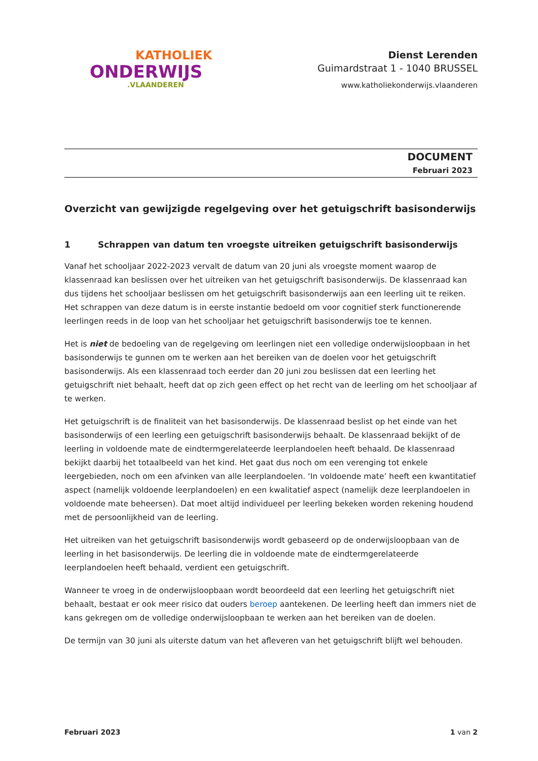KATHOLIEK
ONDERWIJS
.VLAANDEREN
Dienst Lerenden
Guimardstraat 1 - 1040 BRUSSEL
www.katholiekonderwijs.vlaanderen
DOCUMENT
Februari 2023
Overzicht van gewijzigde regelgeving over het getuigschrift basisonderwijs
1 Schrappen van datum ten vroegste uitreiken getuigschrift basisonderwijs
Vanaf het schooljaar 2022-2023 vervalt de datum van 20 juni als vroegste moment waarop de klassenraad kan beslissen over het uitreiken van het getuigschrift basisonderwijs. De klassenraad kan dus tijdens het schooljaar beslissen om het getuigschrift basisonderwijs aan een leerling uit te reiken. Het schrappen van deze datum is in eerste instantie bedoeld om voor cognitief sterk functionerende leerlingen reeds in de loop van het schooljaar het getuigschrift basisonderwijs toe te kennen.
Het is niet de bedoeling van de regelgeving om leerlingen niet een volledige onderwijsloopbaan in het basisonderwijs te gunnen om te werken aan het bereiken van de doelen voor het getuigschrift basisonderwijs. Als een klassenraad toch eerder dan 20 juni zou beslissen dat een leerling het getuigschrift niet behaalt, heeft dat op zich geen effect op het recht van de leerling om het schooljaar af te werken.
Het getuigschrift is de finaliteit van het basisonderwijs. De klassenraad beslist op het einde van het basisonderwijs of een leerling een getuigschrift basisonderwijs behaalt. De klassenraad bekijkt of de leerling in voldoende mate de eindtermgerelateerde leerplandoelen heeft behaald. De klassenraad bekijkt daarbij het totaalbeeld van het kind. Het gaat dus noch om een verenging tot enkele leergebieden, noch om een afvinken van alle leerplandoelen. ‘In voldoende mate’ heeft een kwantitatief aspect (namelijk voldoende leerplandoelen) en een kwalitatief aspect (namelijk deze leerplandoelen in voldoende mate beheersen). Dat moet altijd individueel per leerling bekeken worden rekening houdend met de persoonlijkheid van de leerling.
Het uitreiken van het getuigschrift basisonderwijs wordt gebaseerd op de onderwijsloopbaan van de leerling in het basisonderwijs. De leerling die in voldoende mate de eindtermgerelateerde leerplandoelen heeft behaald, verdient een getuigschrift.
Wanneer te vroeg in de onderwijsloopbaan wordt beoordeeld dat een leerling het getuigschrift niet behaalt, bestaat er ook meer risico dat ouders beroep aantekenen. De leerling heeft dan immers niet de kans gekregen om de volledige onderwijsloopbaan te werken aan het bereiken van de doelen.
De termijn van 30 juni als uiterste datum van het afleveren van het getuigschrift blijft wel behouden.
Februari 2023 1 van 2